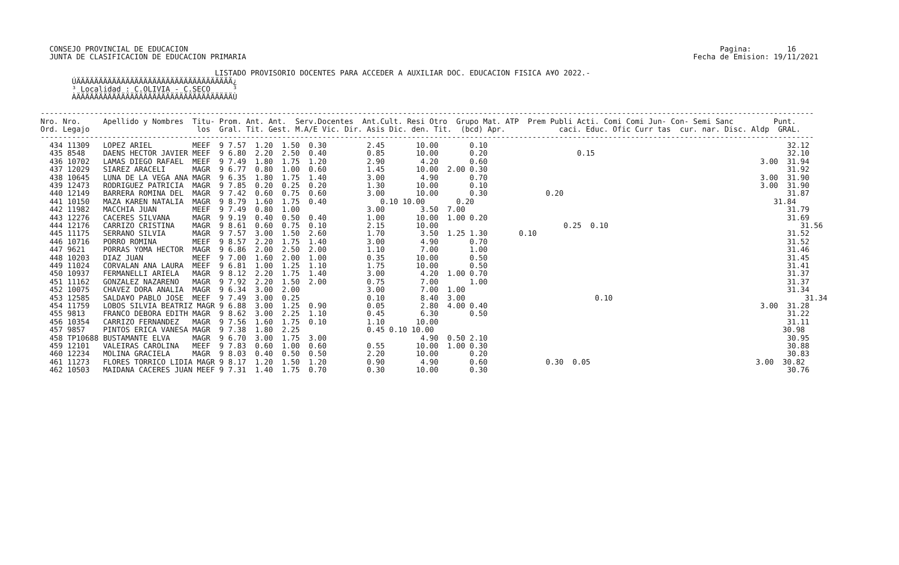CONSEJO PROVINCIAL DE EDUCACION                                                                                                                       Pagina:        16
   JUNTA DE CLASIFICACION DE EDUCACION PRIMARIA                                                                                                    Fecha de Emision: 19/11/2021

                                        LISTADO PROVISORIO DOCENTES PARA ACCEDER A AUXILIAR DOC. EDUCACION FISICA A¥O 2022.-
        ÚÄÄÄÄÄÄÄÄÄÄÄÄÄÄÄÄÄÄÄÄÄÄÄÄÄÄÄÄÄÄÄÄÄÄÄ¿
        ³ Localidad : C.OLIVIA - C.SECO     ³
        ÀÄÄÄÄÄÄÄÄÄÄÄÄÄÄÄÄÄÄÄÄÄÄÄÄÄÄÄÄÄÄÄÄÄÄÄÙ

 -----------------------------------------------------------------------------------------------------------------------------------------------------------------------------
 Nro. Nro.     Apellido y Nombres  Titu- Prom. Ant. Ant.  Serv.Docentes  Ant.Cult. Resi Otro  Grupo Mat. ATP  Prem Publi Acti. Comi Comi Jun- Con- Semi Sanc         Punt.
 Ord. Legajo                        los  Gral. Tit. Gest. M.A/E Vic. Dir. Asis Dic. den. Tit.  (bcd) Apr.            caci. Educ. Ofic Curr tas  cur. nar. Disc. Aldp  GRAL.
 -----------------------------------------------------------------------------------------------------------------------------------------------------------------------------
   434 11309   LOPEZ ARIEL         MEEF  9 7.57  1.20  1.50  0.30         2.45       10.00       0.10                                                                   32.12
   435 8548    DAENS HECTOR JAVIER MEEF  9 6.80  2.20  2.50  0.40         0.85       10.00       0.20                    0.15                                           32.10
   436 10702   LAMAS DIEGO RAFAEL  MEEF  9 7.49  1.80  1.75  1.20         2.90        4.20       0.60                                                             3.00  31.94
   437 12029   SIAREZ ARACELI      MAGR  9 6.77  0.80  1.00  0.60         1.45       10.00  2.00 0.30                                                                   31.92
   438 10645   LUNA DE LA VEGA ANA MAGR  9 6.35  1.80  1.75  1.40         3.00        4.90       0.70                                                             3.00  31.90
   439 12473   RODRIGUEZ PATRICIA  MAGR  9 7.85  0.20  0.25  0.20         1.30       10.00       0.10                                                             3.00  31.90
   440 12149   BARRERA ROMINA DEL  MAGR  9 7.42  0.60  0.75  0.60         3.00       10.00       0.30             0.20                                                  31.87
   441 10150   MAZA KAREN NATALIA  MAGR  9 8.79  1.60  1.75  0.40            0.10 10.00       0.20                                                                   31.84
   442 11982   MACCHIA JUAN        MEEF  9 7.49  0.80  1.00               3.00        3.50  7.00                                                                        31.79
   443 12276   CACERES SILVANA     MAGR  9 9.19  0.40  0.50  0.40         1.00       10.00  1.00 0.20                                                                   31.69
   444 12176   CARRIZO CRISTINA    MAGR  9 8.61  0.60  0.75  0.10         2.15       10.00                            0.25  0.10                                           31.56
   445 11175   SERRANO SILVIA      MAGR  9 7.57  3.00  1.50  2.60         1.70        3.50  1.25 1.30       0.10                                                        31.52
   446 10716   PORRO ROMINA        MEEF  9 8.57  2.20  1.75  1.40         3.00        4.90       0.70                                                                   31.52
   447 9621    PORRAS YOMA HECTOR  MAGR  9 6.86  2.00  2.50  2.00         1.10        7.00       1.00                                                                   31.46
   448 10203   DIAZ JUAN           MEEF  9 7.00  1.60  2.00  1.00         0.35       10.00       0.50                                                                   31.45
   449 11024   CORVALAN ANA LAURA  MEEF  9 6.81  1.00  1.25  1.10         1.75       10.00       0.50                                                                   31.41
   450 10937   FERMANELLI ARIELA   MAGR  9 8.12  2.20  1.75  1.40         3.00        4.20  1.00 0.70                                                                   31.37
   451 11162   GONZALEZ NAZARENO   MAGR  9 7.92  2.20  1.50  2.00         0.75        7.00       1.00                                                                   31.37
   452 10075   CHAVEZ DORA ANALIA  MAGR  9 6.34  3.00  2.00               3.00        7.00  1.00                                                                        31.34
   453 12585   SALDA¥O PABLO JOSE  MEEF  9 7.49  3.00  0.25               0.10        8.40  3.00                             0.10                                           31.34
   454 11759   LOBOS SILVIA BEATRIZ MAGR 9 6.88  3.00  1.25  0.90         0.05        2.80  4.00 0.40                                                             3.00  31.28
   455 9813    FRANCO DEBORA EDITH MAGR  9 8.62  3.00  2.25  1.10         0.45        6.30       0.50                                                                   31.22
   456 10354   CARRIZO FERNANDEZ   MAGR  9 7.56  1.60  1.75  0.10         1.10       10.00                                                                              31.11
   457 9857    PINTOS ERICA VANESA MAGR  9 7.38  1.80  2.25               0.45 0.10 10.00                                                                              30.98
   458 TP10688 BUSTAMANTE ELVA     MAGR  9 6.70  3.00  1.75  3.00                     4.90  0.50 2.10                                                                   30.95
   459 12101   VALEIRAS CAROLINA   MEEF  9 7.83  0.60  1.00  0.60         0.55       10.00  1.00 0.30                                                                   30.88
   460 12234   MOLINA GRACIELA     MAGR  9 8.03  0.40  0.50  0.50         2.20       10.00       0.20                                                                   30.83
   461 11273   FLORES TORRICO LIDIA MAGR 9 8.17  1.20  1.50  1.20         0.90        4.90       0.60             0.30  0.05                                     3.00  30.82
   462 10503   MAIDANA CACERES JUAN MEEF 9 7.31  1.40  1.75  0.70         0.30       10.00       0.30                                                                   30.76